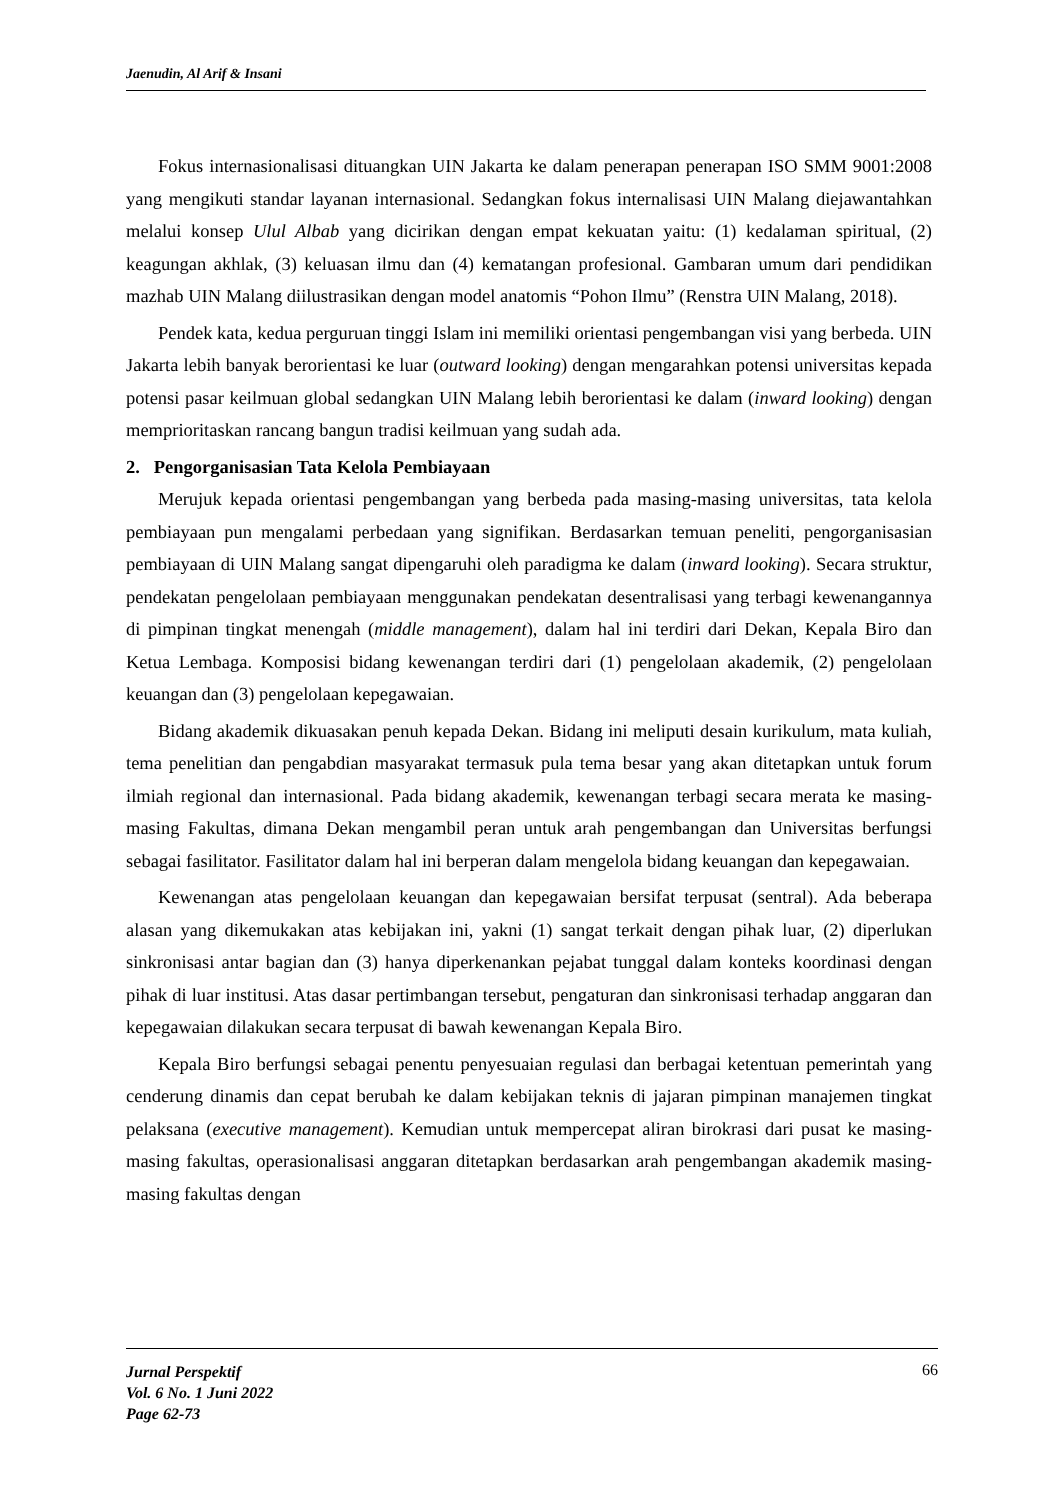Jaenudin, Al Arif & Insani
Fokus internasionalisasi dituangkan UIN Jakarta ke dalam penerapan penerapan ISO SMM 9001:2008 yang mengikuti standar layanan internasional. Sedangkan fokus internalisasi UIN Malang diejawantahkan melalui konsep Ulul Albab yang dicirikan dengan empat kekuatan yaitu: (1) kedalaman spiritual, (2) keagungan akhlak, (3) keluasan ilmu dan (4) kematangan profesional. Gambaran umum dari pendidikan mazhab UIN Malang diilustrasikan dengan model anatomis “Pohon Ilmu” (Renstra UIN Malang, 2018).
Pendek kata, kedua perguruan tinggi Islam ini memiliki orientasi pengembangan visi yang berbeda. UIN Jakarta lebih banyak berorientasi ke luar (outward looking) dengan mengarahkan potensi universitas kepada potensi pasar keilmuan global sedangkan UIN Malang lebih berorientasi ke dalam (inward looking) dengan memprioritaskan rancang bangun tradisi keilmuan yang sudah ada.
2. Pengorganisasian Tata Kelola Pembiayaan
Merujuk kepada orientasi pengembangan yang berbeda pada masing-masing universitas, tata kelola pembiayaan pun mengalami perbedaan yang signifikan. Berdasarkan temuan peneliti, pengorganisasian pembiayaan di UIN Malang sangat dipengaruhi oleh paradigma ke dalam (inward looking). Secara struktur, pendekatan pengelolaan pembiayaan menggunakan pendekatan desentralisasi yang terbagi kewenangannya di pimpinan tingkat menengah (middle management), dalam hal ini terdiri dari Dekan, Kepala Biro dan Ketua Lembaga. Komposisi bidang kewenangan terdiri dari (1) pengelolaan akademik, (2) pengelolaan keuangan dan (3) pengelolaan kepegawaian.
Bidang akademik dikuasakan penuh kepada Dekan. Bidang ini meliputi desain kurikulum, mata kuliah, tema penelitian dan pengabdian masyarakat termasuk pula tema besar yang akan ditetapkan untuk forum ilmiah regional dan internasional. Pada bidang akademik, kewenangan terbagi secara merata ke masing-masing Fakultas, dimana Dekan mengambil peran untuk arah pengembangan dan Universitas berfungsi sebagai fasilitator. Fasilitator dalam hal ini berperan dalam mengelola bidang keuangan dan kepegawaian.
Kewenangan atas pengelolaan keuangan dan kepegawaian bersifat terpusat (sentral). Ada beberapa alasan yang dikemukakan atas kebijakan ini, yakni (1) sangat terkait dengan pihak luar, (2) diperlukan sinkronisasi antar bagian dan (3) hanya diperkenankan pejabat tunggal dalam konteks koordinasi dengan pihak di luar institusi. Atas dasar pertimbangan tersebut, pengaturan dan sinkronisasi terhadap anggaran dan kepegawaian dilakukan secara terpusat di bawah kewenangan Kepala Biro.
Kepala Biro berfungsi sebagai penentu penyesuaian regulasi dan berbagai ketentuan pemerintah yang cenderung dinamis dan cepat berubah ke dalam kebijakan teknis di jajaran pimpinan manajemen tingkat pelaksana (executive management). Kemudian untuk mempercepat aliran birokrasi dari pusat ke masing-masing fakultas, operasionalisasi anggaran ditetapkan berdasarkan arah pengembangan akademik masing-masing fakultas dengan
Jurnal Perspektif
Vol. 6 No. 1 Juni 2022
Page 62-73
66